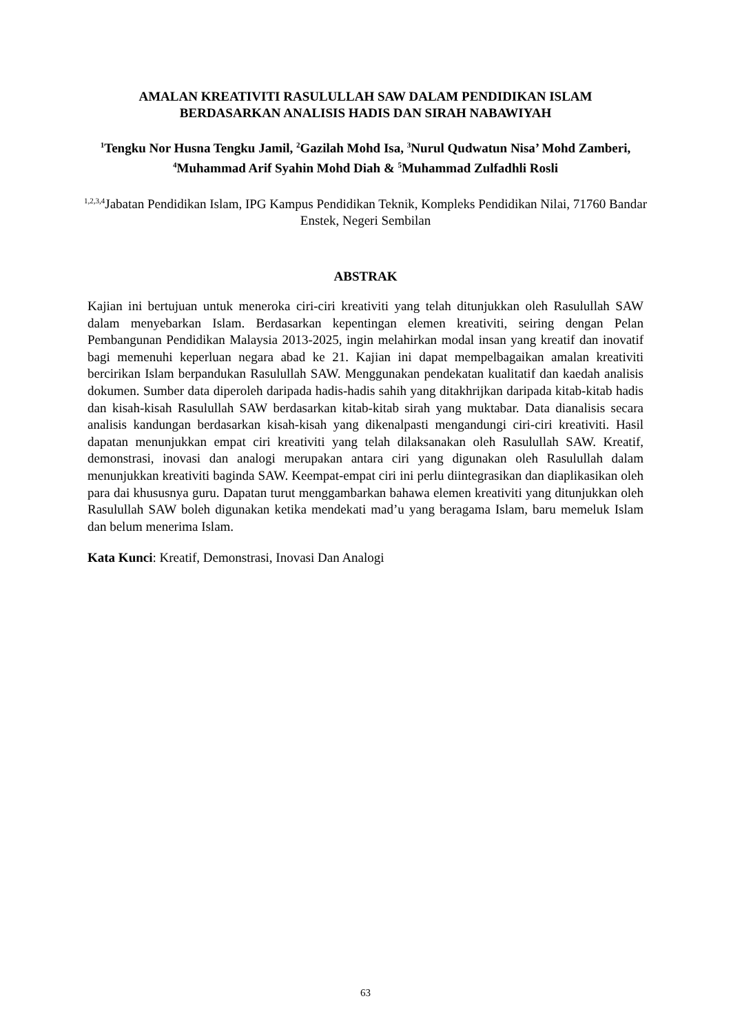AMALAN KREATIVITI RASULULLAH SAW DALAM PENDIDIKAN ISLAM
BERDASARKAN ANALISIS HADIS DAN SIRAH NABAWIYAH
<sup>1</sup> Tengku Nor Husna Tengku Jamil, <sup>2</sup>Gazilah Mohd Isa, <sup>3</sup>Nurul Qudwatun Nisa’ Mohd Zamberi, <sup>4</sup>Muhammad Arif Syahin Mohd Diah & <sup>5</sup>Muhammad Zulfadhli Rosli
<sup>1,2,3,4</sup>Jabatan Pendidikan Islam, IPG Kampus Pendidikan Teknik, Kompleks Pendidikan Nilai, 71760 Bandar Enstek, Negeri Sembilan
ABSTRAK
Kajian ini bertujuan untuk meneroka ciri-ciri kreativiti yang telah ditunjukkan oleh Rasulullah SAW dalam menyebarkan Islam. Berdasarkan kepentingan elemen kreativiti, seiring dengan Pelan Pembangunan Pendidikan Malaysia 2013-2025, ingin melahirkan modal insan yang kreatif dan inovatif bagi memenuhi keperluan negara abad ke 21. Kajian ini dapat mempelbagaikan amalan kreativiti bercirikan Islam berpandukan Rasulullah SAW. Menggunakan pendekatan kualitatif dan kaedah analisis dokumen. Sumber data diperoleh daripada hadis-hadis sahih yang ditakhrijkan daripada kitab-kitab hadis dan kisah-kisah Rasulullah SAW berdasarkan kitab-kitab sirah yang muktabar. Data dianalisis secara analisis kandungan berdasarkan kisah-kisah yang dikenalpasti mengandungi ciri-ciri kreativiti. Hasil dapatan menunjukkan empat ciri kreativiti yang telah dilaksanakan oleh Rasulullah SAW. Kreatif, demonstrasi, inovasi dan analogi merupakan antara ciri yang digunakan oleh Rasulullah dalam menunjukkan kreativiti baginda SAW. Keempat-empat ciri ini perlu diintegrasikan dan diaplikasikan oleh para dai khususnya guru. Dapatan turut menggambarkan bahawa elemen kreativiti yang ditunjukkan oleh Rasulullah SAW boleh digunakan ketika mendekati mad’u yang beragama Islam, baru memeluk Islam dan belum menerima Islam.
Kata Kunci: Kreatif, Demonstrasi, Inovasi Dan Analogi
63